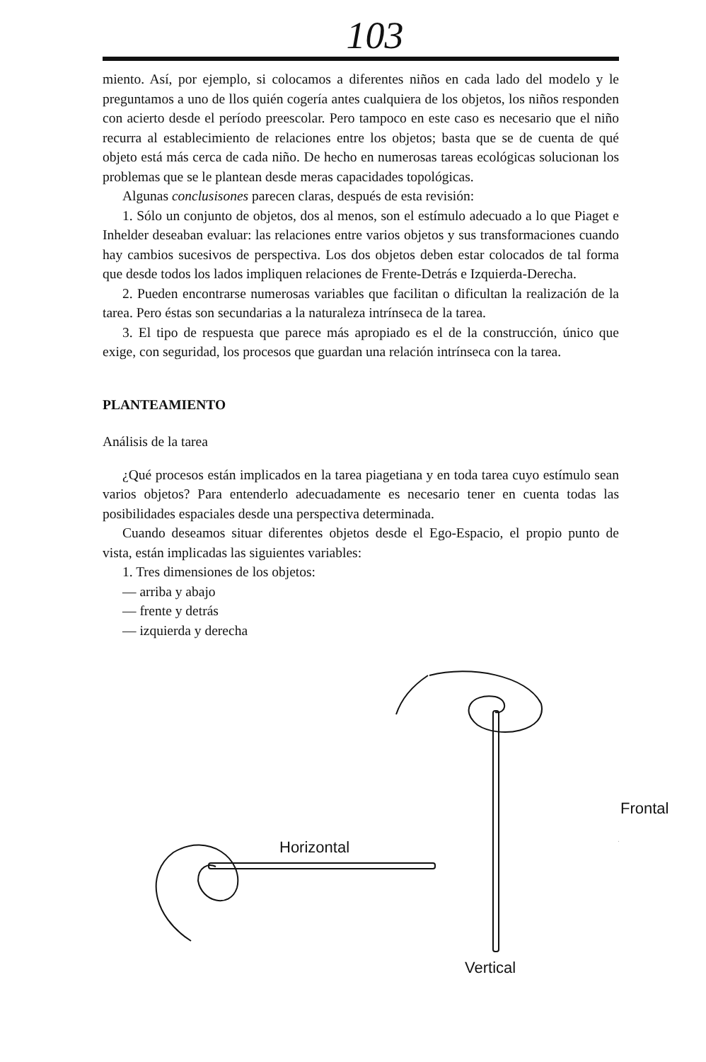103
miento. Así, por ejemplo, si colocamos a diferentes niños en cada lado del modelo y le preguntamos a uno de llos quién cogería antes cualquiera de los objetos, los niños responden con acierto desde el período preescolar. Pero tampoco en este caso es necesario que el niño recurra al establecimiento de relaciones entre los objetos; basta que se de cuenta de qué objeto está más cerca de cada niño. De hecho en numerosas tareas ecológicas solucionan los problemas que se le plantean desde meras capacidades topológicas.
Algunas conclusisones parecen claras, después de esta revisión:
1. Sólo un conjunto de objetos, dos al menos, son el estímulo adecuado a lo que Piaget e Inhelder deseaban evaluar: las relaciones entre varios objetos y sus transformaciones cuando hay cambios sucesivos de perspectiva. Los dos objetos deben estar colocados de tal forma que desde todos los lados impliquen relaciones de Frente-Detrás e Izquierda-Derecha.
2. Pueden encontrarse numerosas variables que facilitan o dificultan la realización de la tarea. Pero éstas son secundarias a la naturaleza intrínseca de la tarea.
3. El tipo de respuesta que parece más apropiado es el de la construcción, único que exige, con seguridad, los procesos que guardan una relación intrínseca con la tarea.
PLANTEAMIENTO
Análisis de la tarea
¿Qué procesos están implicados en la tarea piagetiana y en toda tarea cuyo estímulo sean varios objetos? Para entenderlo adecuadamente es necesario tener en cuenta todas las posibilidades espaciales desde una perspectiva determinada.
Cuando deseamos situar diferentes objetos desde el Ego-Espacio, el propio punto de vista, están implicadas las siguientes variables:
1. Tres dimensiones de los objetos:
— arriba y abajo
— frente y detrás
— izquierda y derecha
Horizontal
Frontal
Vertical